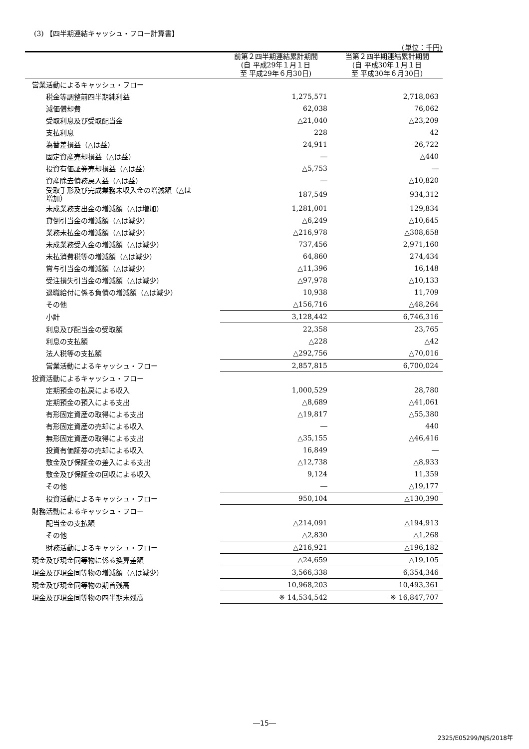(3) 【四半期連結キャッシュ・フロー計算書】
(単位：千円)
| | 前第２四半期連結累計期間 (自 平成29年１月１日 至 平成29年６月30日) | 当第２四半期連結累計期間 (自 平成30年１月１日 至 平成30年６月30日) |
| --- | --- | --- |
| 営業活動によるキャッシュ・フロー | | |
| 税金等調整前四半期純利益 | 1,275,571 | 2,718,063 |
| 減価償却費 | 62,038 | 76,062 |
| 受取利息及び受取配当金 | △21,040 | △23,209 |
| 支払利息 | 228 | 42 |
| 為替差損益（△は益） | 24,911 | 26,722 |
| 固定資産売却損益（△は益） | ― | △440 |
| 投資有価証券売却損益（△は益） | △5,753 | ― |
| 資産除去債務戻入益（△は益） | ― | △10,820 |
| 受取手形及び完成業務未収入金の増減額（△は 増加） | 187,549 | 934,312 |
| 未成業務支出金の増減額（△は増加） | 1,281,001 | 129,834 |
| 貸倒引当金の増減額（△は減少） | △6,249 | △10,645 |
| 業務未払金の増減額（△は減少） | △216,978 | △308,658 |
| 未成業務受入金の増減額（△は減少） | 737,456 | 2,971,160 |
| 未払消費税等の増減額（△は減少） | 64,860 | 274,434 |
| 賞与引当金の増減額（△は減少） | △11,396 | 16,148 |
| 受注損失引当金の増減額（△は減少） | △97,978 | △10,133 |
| 退職給付に係る負債の増減額（△は減少） | 10,938 | 11,709 |
| その他 | △156,716 | △48,264 |
| 小計 | 3,128,442 | 6,746,316 |
| 利息及び配当金の受取額 | 22,358 | 23,765 |
| 利息の支払額 | △228 | △42 |
| 法人税等の支払額 | △292,756 | △70,016 |
| 営業活動によるキャッシュ・フロー | 2,857,815 | 6,700,024 |
| 投資活動によるキャッシュ・フロー | | |
| 定期預金の払戻による収入 | 1,000,529 | 28,780 |
| 定期預金の預入による支出 | △8,689 | △41,061 |
| 有形固定資産の取得による支出 | △19,817 | △55,380 |
| 有形固定資産の売却による収入 | ― | 440 |
| 無形固定資産の取得による支出 | △35,155 | △46,416 |
| 投資有価証券の売却による収入 | 16,849 | ― |
| 敷金及び保証金の差入による支出 | △12,738 | △8,933 |
| 敷金及び保証金の回収による収入 | 9,124 | 11,359 |
| その他 | ― | △19,177 |
| 投資活動によるキャッシュ・フロー | 950,104 | △130,390 |
| 財務活動によるキャッシュ・フロー | | |
| 配当金の支払額 | △214,091 | △194,913 |
| その他 | △2,830 | △1,268 |
| 財務活動によるキャッシュ・フロー | △216,921 | △196,182 |
| 現金及び現金同等物に係る換算差額 | △24,659 | △19,105 |
| 現金及び現金同等物の増減額（△は減少） | 3,566,338 | 6,354,346 |
| 現金及び現金同等物の期首残高 | 10,968,203 | 10,493,361 |
| 現金及び現金同等物の四半期末残高 | ※ 14,534,542 | ※ 16,847,707 |
―15―
2325/E05299/NJS/2018年